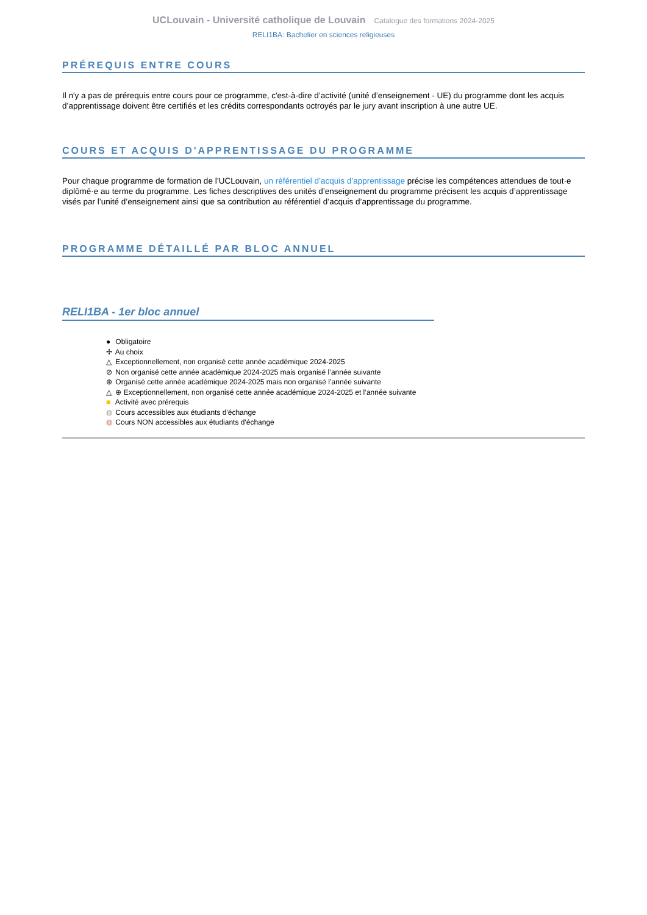UCLouvain - Université catholique de Louvain Catalogue des formations 2024-2025
RELI1BA: Bachelier en sciences religieuses
PRÉREQUIS ENTRE COURS
Il n'y a pas de prérequis entre cours pour ce programme, c'est-à-dire d’activité (unité d’enseignement - UE) du programme dont les acquis d’apprentissage doivent être certifiés et les crédits correspondants octroyés par le jury avant inscription à une autre UE.
COURS ET ACQUIS D'APPRENTISSAGE DU PROGRAMME
Pour chaque programme de formation de l’UCLouvain, un référentiel d’acquis d’apprentissage précise les compétences attendues de tout·e diplômé·e au terme du programme. Les fiches descriptives des unités d’enseignement du programme précisent les acquis d’apprentissage visés par l’unité d’enseignement ainsi que sa contribution au référentiel d’acquis d’apprentissage du programme.
PROGRAMME DÉTAILLÉ PAR BLOC ANNUEL
RELI1BA - 1er bloc annuel
● Obligatoire
✢ Au choix
△ Exceptionnellement, non organisé cette année académique 2024-2025
⊘ Non organisé cette année académique 2024-2025 mais organisé l’année suivante
⊕ Organisé cette année académique 2024-2025 mais non organisé l’année suivante
△ ⊕ Exceptionnellement, non organisé cette année académique 2024-2025 et l’année suivante
■ Activité avec prérequis
◍ Cours accessibles aux étudiants d'échange
◍ Cours NON accessibles aux étudiants d'échange